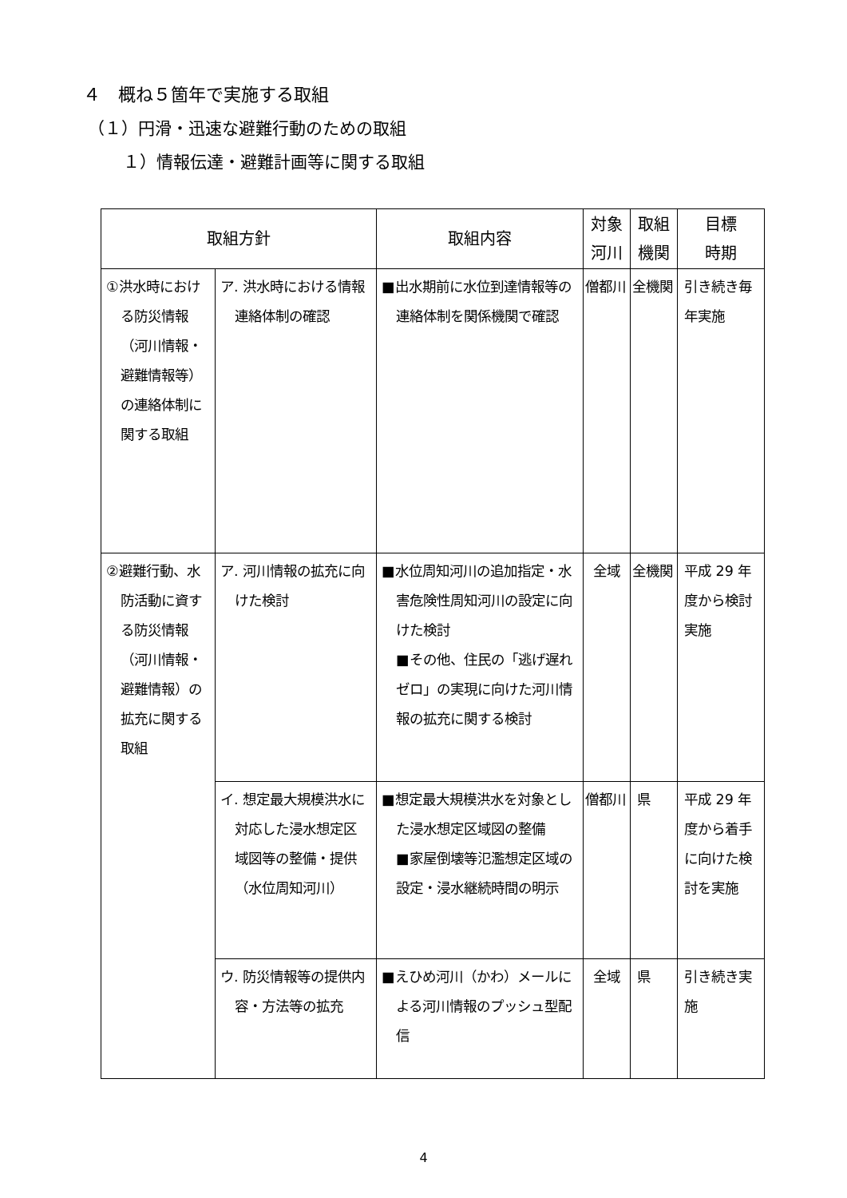４　概ね５箇年で実施する取組
（１）円滑・迅速な避難行動のための取組
１）情報伝達・避難計画等に関する取組
| 取組方針 | | 取組内容 | 対象 河川 | 取組 機関 | 目標 時期 |
| --- | --- | --- | --- | --- | --- |
| ①洪水時における防災情報（河川情報・避難情報等）の連絡体制に関する取組 | ア. 洪水時における情報連絡体制の確認 | ■出水期前に水位到達情報等の連絡体制を関係機関で確認 | 僧都川 | 全機関 | 引き続き毎年実施 |
| ②避難行動、水防活動に資する防災情報（河川情報・避難情報）の拡充に関する取組 | ア. 河川情報の拡充に向けた検討 | ■水位周知河川の追加指定・水害危険性周知河川の設定に向けた検討 ■その他、住民の「逃げ遅れゼロ」の実現に向けた河川情報の拡充に関する検討 | 全域 | 全機関 | 平成 29 年度から検討実施 |
| | イ. 想定最大規模洪水に対応した浸水想定区域図等の整備・提供（水位周知河川） | ■想定最大規模洪水を対象とした浸水想定区域図の整備 ■家屋倒壊等氾濫想定区域の設定・浸水継続時間の明示 | 僧都川 | 県 | 平成 29 年度から着手に向けた検討を実施 |
| | ウ. 防災情報等の提供内容・方法等の拡充 | ■えひめ河川（かわ）メールによる河川情報のプッシュ型配信 | 全域 | 県 | 引き続き実施 |
4